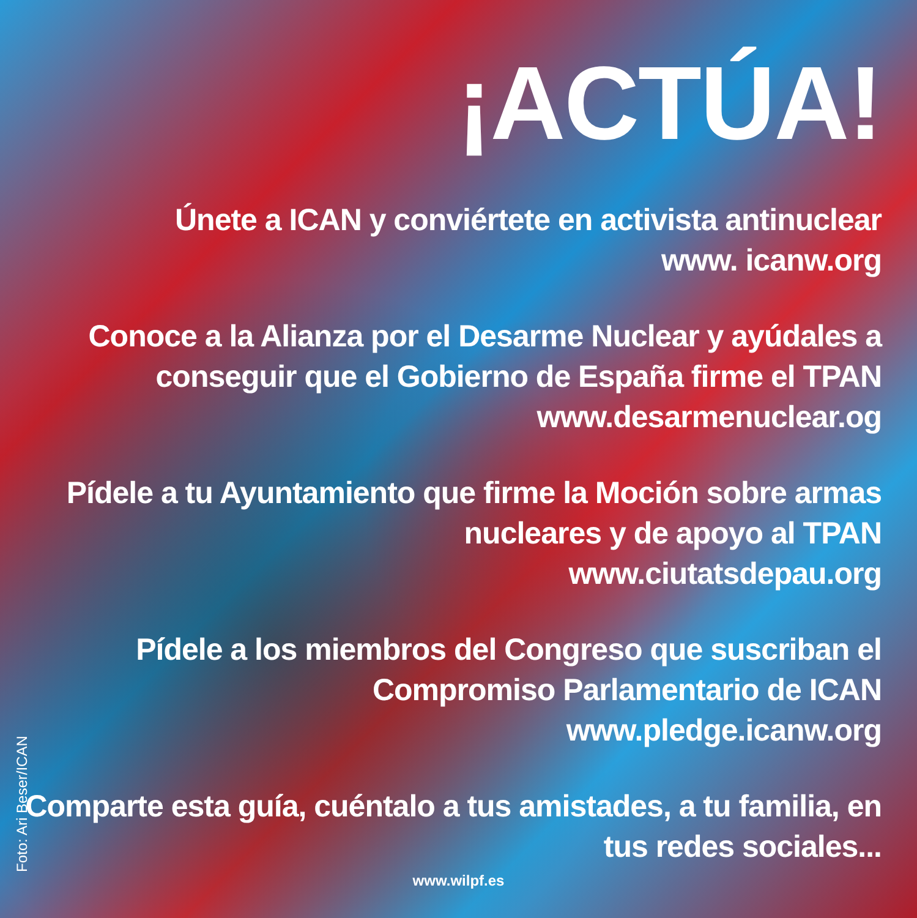¡ACTÚA!
Únete a ICAN y conviértete en activista antinuclear
www. icanw.org
Conoce a la Alianza por el Desarme Nuclear y ayúdales a conseguir que el Gobierno de España firme el TPAN
www.desarmenuclear.og
Pídele a tu Ayuntamiento que firme la Moción sobre armas nucleares y de apoyo al TPAN
www.ciutatsdepau.org
Pídele a los miembros del Congreso que suscriban el Compromiso Parlamentario de ICAN
www.pledge.icanw.org
Comparte esta guía, cuéntalo a tus amistades, a tu familia, en tus redes sociales...
Foto: Ari Beser/ICAN
www.wilpf.es